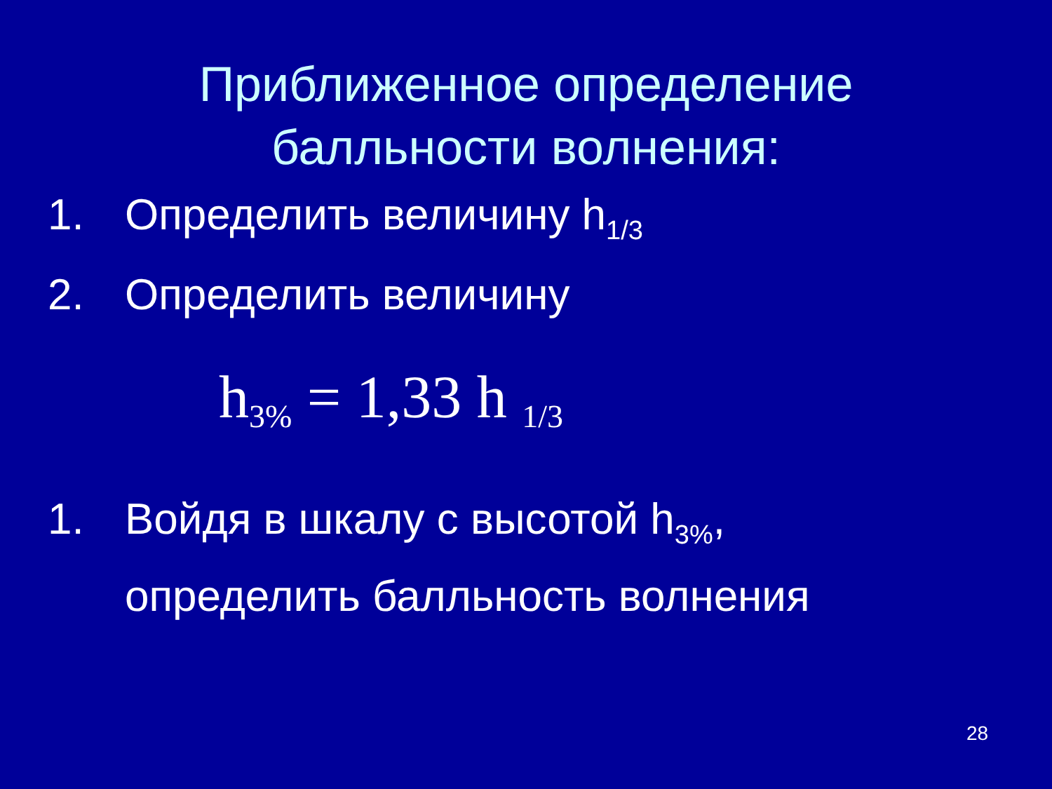Приближенное определение
балльности волнения:
1. Определить величину h<sub>1/3</sub>
2. Определить величину
h<sub>3%</sub> = 1,33 h <sub>1/3</sub>
1. Войдя в шкалу с высотой h<sub>3%</sub>,
определить балльность волнения
28